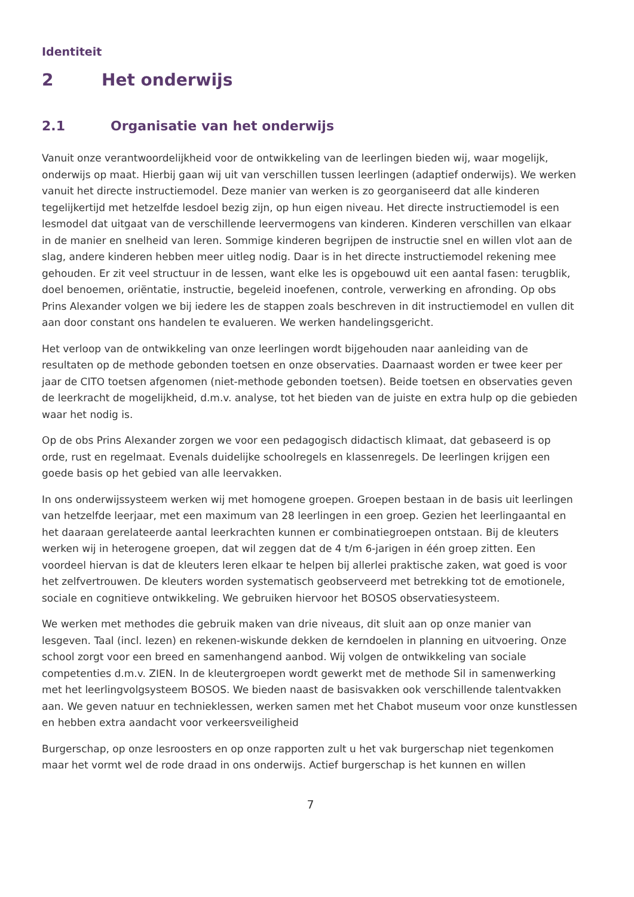Identiteit
2 Het onderwijs
2.1 Organisatie van het onderwijs
Vanuit onze verantwoordelijkheid voor de ontwikkeling van de leerlingen bieden wij, waar mogelijk, onderwijs op maat. Hierbij gaan wij uit van verschillen tussen leerlingen (adaptief onderwijs). We werken vanuit het directe instructiemodel. Deze manier van werken is zo georganiseerd dat alle kinderen tegelijkertijd met hetzelfde lesdoel bezig zijn, op hun eigen niveau. Het directe instructiemodel is een lesmodel dat uitgaat van de verschillende leervermogens van kinderen. Kinderen verschillen van elkaar in de manier en snelheid van leren. Sommige kinderen begrijpen de instructie snel en willen vlot aan de slag, andere kinderen hebben meer uitleg nodig. Daar is in het directe instructiemodel rekening mee gehouden. Er zit veel structuur in de lessen, want elke les is opgebouwd uit een aantal fasen: terugblik, doel benoemen, oriëntatie, instructie, begeleid inoefenen, controle, verwerking en afronding. Op obs Prins Alexander volgen we bij iedere les de stappen zoals beschreven in dit instructiemodel en vullen dit aan door constant ons handelen te evalueren. We werken handelingsgericht.
Het verloop van de ontwikkeling van onze leerlingen wordt bijgehouden naar aanleiding van de resultaten op de methode gebonden toetsen en onze observaties. Daarnaast worden er twee keer per jaar de CITO toetsen afgenomen (niet-methode gebonden toetsen). Beide toetsen en observaties geven de leerkracht de mogelijkheid, d.m.v. analyse, tot het bieden van de juiste en extra hulp op die gebieden waar het nodig is.
Op de obs Prins Alexander zorgen we voor een pedagogisch didactisch klimaat, dat gebaseerd is op orde, rust en regelmaat. Evenals duidelijke schoolregels en klassenregels. De leerlingen krijgen een goede basis op het gebied van alle leervakken.
In ons onderwijssysteem werken wij met homogene groepen. Groepen bestaan in de basis uit leerlingen van hetzelfde leerjaar, met een maximum van 28 leerlingen in een groep. Gezien het leerlingaantal en het daaraan gerelateerde aantal leerkrachten kunnen er combinatiegroepen ontstaan. Bij de kleuters werken wij in heterogene groepen, dat wil zeggen dat de 4 t/m 6-jarigen in één groep zitten. Een voordeel hiervan is dat de kleuters leren elkaar te helpen bij allerlei praktische zaken, wat goed is voor het zelfvertrouwen. De kleuters worden systematisch geobserveerd met betrekking tot de emotionele, sociale en cognitieve ontwikkeling. We gebruiken hiervoor het BOSOS observatiesysteem.
We werken met methodes die gebruik maken van drie niveaus, dit sluit aan op onze manier van lesgeven. Taal (incl. lezen) en rekenen-wiskunde dekken de kerndoelen in planning en uitvoering. Onze school zorgt voor een breed en samenhangend aanbod. Wij volgen de ontwikkeling van sociale competenties d.m.v. ZIEN. In de kleutergroepen wordt gewerkt met de methode Sil in samenwerking met het leerlingvolgsysteem BOSOS. We bieden naast de basisvakken ook verschillende talentvakken aan. We geven natuur en technieklessen, werken samen met het Chabot museum voor onze kunstlessen en hebben extra aandacht voor verkeersveiligheid
Burgerschap, op onze lesroosters en op onze rapporten zult u het vak burgerschap niet tegenkomen maar het vormt wel de rode draad in ons onderwijs. Actief burgerschap is het kunnen en willen
7